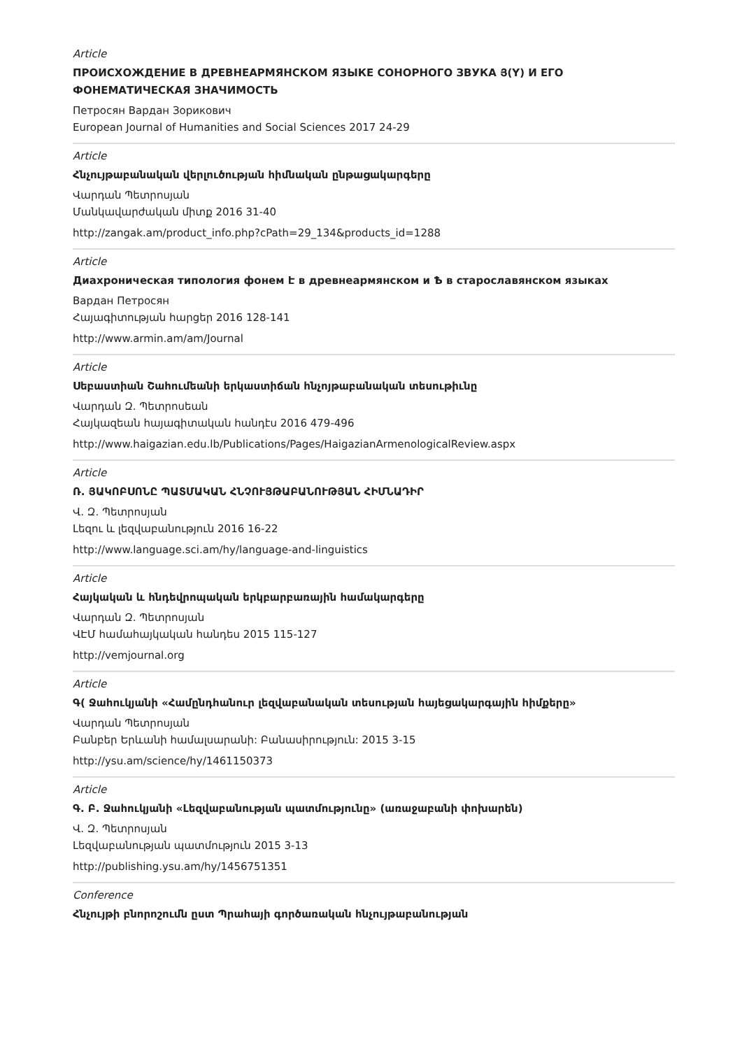Article
ПРОИСХОЖДЕНИЕ В ДРЕВНЕАРМЯНСКОМ ЯЗЫКЕ СОНОРНОГО ЗВУКА Յ(Y) И ЕГО ФОНЕМАТИЧЕСКАЯ ЗНАЧИМОСТЬ
Петросян Вардан Зорикович
European Journal of Humanities and Social Sciences 2017 24-29
Article
Հնչույթաբանական վերլուծության հիմնական ընթացակարգերը
Վարդան Պետրոսյան
Մանկավարժական միտք 2016 31-40
http://zangak.am/product_info.php?cPath=29_134&products_id=1288
Article
Диахроническая типология фонем Է в древнеармянском и Ѣ в старославянском языках
Вардан Петросян
Հայագիտության հարցեր 2016 128-141
http://www.armin.am/am/Journal
Article
Սեբաստիան Շահումեանի երկաստիճան հնչոյթաբանական տեսութիւնը
Վարդան Զ. Պետրոսեան
Հայկազեան հայագիտական հանդէս 2016 479-496
http://www.haigazian.edu.lb/Publications/Pages/HaigazianArmenologicalReview.aspx
Article
Ռ. ՅԱԿՈԲՍՈՆԸ ՊԱՏՄԱԿԱՆ ՀՆՉՈՒՅԹԱԲԱՆՈՒԹՅԱՆ ՀԻՄՆԱԴԻՐ
Վ. Զ. Պետրոսյան
Լեզու և լեզվաբանություն 2016 16-22
http://www.language.sci.am/hy/language-and-linguistics
Article
Հայկական և հնդեվրոպական երկբարբառային համակարգերը
Վարդան Զ. Պետրոսյան
ՎԷՄ համահայկական հանդես 2015 115-127
http://vemjournal.org
Article
Գ( Ջահուկյանի «Համընդհանուր լեզվաբանական տեսության հայեցակարգային հիմքերը»
Վարդան Պետրոսյան
Բանբեր Երևանի համալսարանի: Բանասիրություն: 2015 3-15
http://ysu.am/science/hy/1461150373
Article
Գ. Բ. Ջահուկյանի «Լեզվաբանության պատմությունը» (առաջաբանի փոխարեն)
Վ. Զ. Պետրոսյան
Լեզվաբանության պատմություն 2015 3-13
http://publishing.ysu.am/hy/1456751351
Conference
Հնչույթի բնորոշումն ըստ Պրահայի գործառական հնչույթաբանության